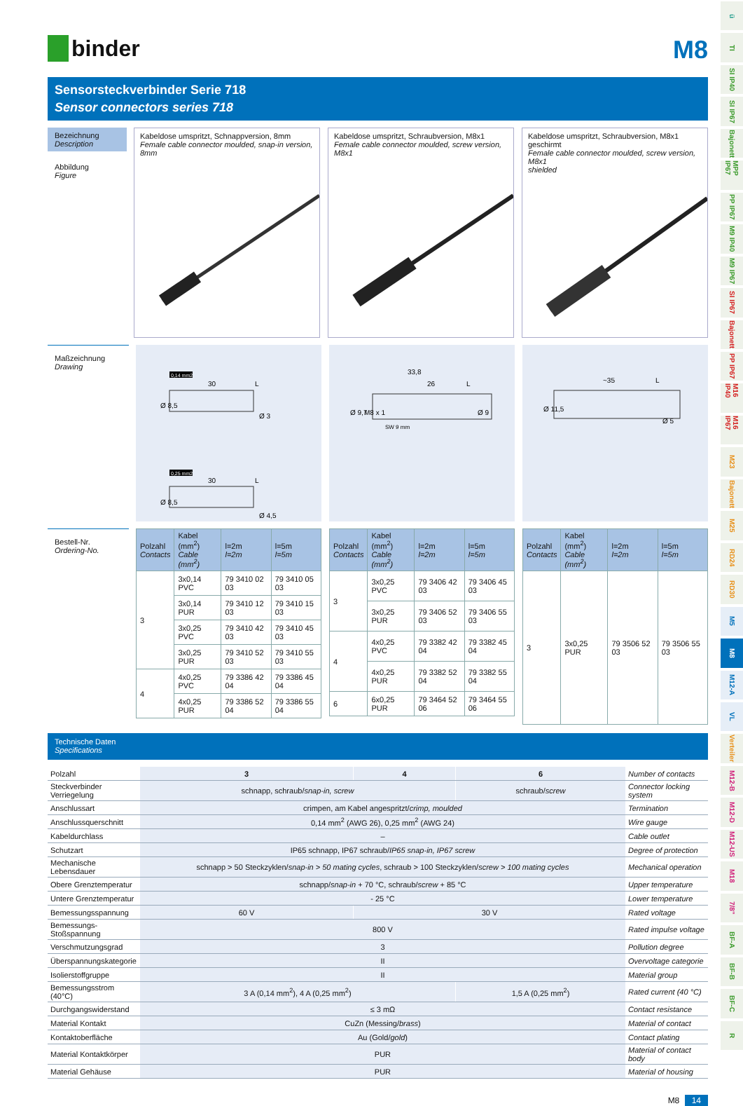binder
M8
Sensorsteckverbinder Serie 718
Sensor connectors series 718
Bezeichnung
Description
Abbildung
Figure
Kabeldose umspritzt, Schnappversion, 8mm
Female cable connector moulded, snap-in version, 8mm
Kabeldose umspritzt, Schraubversion, M8x1
Female cable connector moulded, screw version, M8x1
Kabeldose umspritzt, Schraubversion, M8x1
geschirmt
Female cable connector moulded, screw version, M8x1
shielded
Maßzeichnung
Drawing
0,14 mm2
30
L
Ø 8,5
Ø 3
0,25 mm2
30
L
Ø 8,5
Ø 4,5
33,8
26
L
Ø 9,7
M8 x 1
Ø 9
SW 9 mm
~35
L
Ø 11,5
Ø 5
Bestell-Nr.
Ordering-No.
| Polzahl Contacts | Kabel (mm<sup>2</sup>) Cable (mm<sup>2</sup>) | l=2m l=2m | l=5m l=5m |
| --- | --- | --- | --- |
| 3 | 3x0,14 PVC | 79 3410 02 03 | 79 3410 05 03 |
| | 3x0,14 PUR | 79 3410 12 03 | 79 3410 15 03 |
| | 3x0,25 PVC | 79 3410 42 03 | 79 3410 45 03 |
| | 3x0,25 PUR | 79 3410 52 03 | 79 3410 55 03 |
| 4 | 4x0,25 PVC | 79 3386 42 04 | 79 3386 45 04 |
| | 4x0,25 PUR | 79 3386 52 04 | 79 3386 55 04 |
| Polzahl Contacts | Kabel (mm<sup>2</sup>) Cable (mm<sup>2</sup>) | l=2m l=2m | l=5m l=5m |
| --- | --- | --- | --- |
| 3 | 3x0,25 PVC | 79 3406 42 03 | 79 3406 45 03 |
| | 3x0,25 PUR | 79 3406 52 03 | 79 3406 55 03 |
| 4 | 4x0,25 PVC | 79 3382 42 04 | 79 3382 45 04 |
| | 4x0,25 PUR | 79 3382 52 04 | 79 3382 55 04 |
| 6 | 6x0,25 PUR | 79 3464 52 06 | 79 3464 55 06 |
| Polzahl Contacts | Kabel (mm<sup>2</sup>) Cable (mm<sup>2</sup>) | l=2m l=2m | l=5m l=5m |
| --- | --- | --- | --- |
| 3 | 3x0,25 PUR | 79 3506 52 03 | 79 3506 55 03 |
Technische Daten
Specifications
| Polzahl | 3 | 4 | 6 | Number of contacts |
| Steckverbinder Verriegelung | schnapp, schraub/ snap-in, screw | | schraub/ screw | Connector locking system |
| Anschlussart | crimpen, am Kabel angespritzt/ crimp, moulded | | | Termination |
| Anschlussquerschnitt | 0,14 mm<sup>2</sup> (AWG 26), 0,25 mm<sup>2</sup> (AWG 24) | | | Wire gauge |
| Kabeldurchlass | – | | | Cable outlet |
| Schutzart | IP65 schnapp, IP67 schraub/ IP65 snap-in, IP67 screw | | | Degree of protection |
| Mechanische Lebensdauer | schnapp > 50 Steckzyklen/ snap-in > 50 mating cycles , schraub > 100 Steckzyklen/ screw > 100 mating cycles | | | Mechanical operation |
| Obere Grenztemperatur | schnapp/ snap-in + 70 °C, schraub/ screw + 85 °C | | | Upper temperature |
| Untere Grenztemperatur | - 25 °C | | | Lower temperature |
| Bemessungsspannung | 60 V | 30 V | | Rated voltage |
| Bemessungs-Stoßspannung | 800 V | | | Rated impulse voltage |
| Verschmutzungsgrad | 3 | | | Pollution degree |
| Überspannungskategorie | II | | | Overvoltage categorie |
| Isolierstoffgruppe | II | | | Material group |
| Bemessungsstrom (40°C) | 3 A (0,14 mm<sup>2</sup>), 4 A (0,25 mm<sup>2</sup>) | | 1,5 A (0,25 mm<sup>2</sup>) | Rated current (40 °C) |
| Durchgangswiderstand | ≤ 3 mΩ | | | Contact resistance |
| Material Kontakt | CuZn (Messing/ brass ) | | | Material of contact |
| Kontaktoberfläche | Au (Gold/ gold ) | | | Contact plating |
| Material Kontaktkörper | PUR | | | Material of contact body |
| Material Gehäuse | PUR | | | Material of housing |
M8 14
ü
TI
SI IP40
SI IP67
Bajonett
MPP IP67
PP IP67
M9 IP40
M9 IP67
SI IP67
Bajonett
PP IP67
M16 IP40
M16 IP67
M23
Bajonett
M25
RD24
RD30
M5
M8
M12-A
VL
Verteiler
M12-B
M12-D
M12-US
M18
7/8"
BF-A
BF-B
BF-C
R